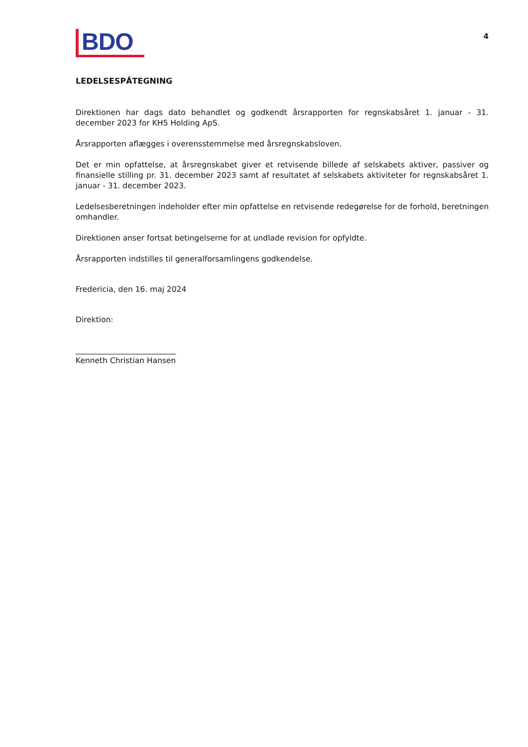BDO
4
LEDELSESPÅTEGNING
Direktionen har dags dato behandlet og godkendt årsrapporten for regnskabsåret 1. januar - 31. december 2023 for KH5 Holding ApS.
Årsrapporten aflægges i overensstemmelse med årsregnskabsloven.
Det er min opfattelse, at årsregnskabet giver et retvisende billede af selskabets aktiver, passiver og finansielle stilling pr. 31. december 2023 samt af resultatet af selskabets aktiviteter for regnskabsåret 1. januar - 31. december 2023.
Ledelsesberetningen indeholder efter min opfattelse en retvisende redegørelse for de forhold, beretningen omhandler.
Direktionen anser fortsat betingelser­ne for at undlade revision for opfyldte.
Årsrapporten indstilles til generalforsamlingens godkendelse.
Fredericia, den 16. maj 2024
Direktion:
__________________________
Kenneth Christian Hansen